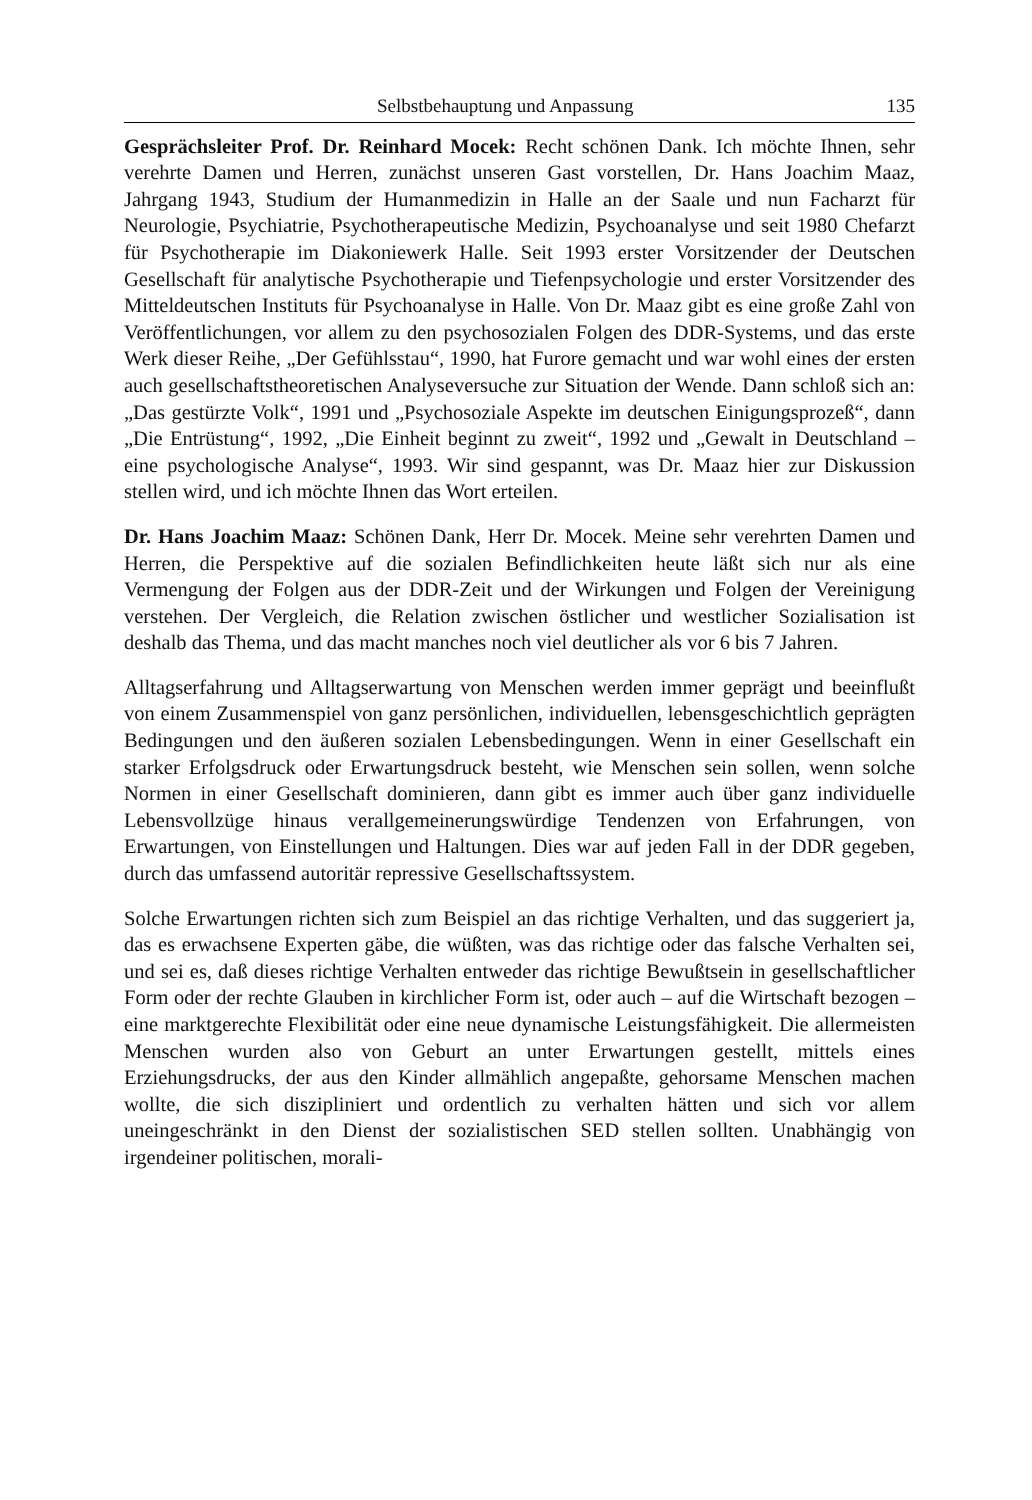Selbstbehauptung und Anpassung 135
Gesprächsleiter Prof. Dr. Reinhard Mocek: Recht schönen Dank. Ich möchte Ihnen, sehr verehrte Damen und Herren, zunächst unseren Gast vorstellen, Dr. Hans Joachim Maaz, Jahrgang 1943, Studium der Humanmedizin in Halle an der Saale und nun Facharzt für Neurologie, Psychiatrie, Psychotherapeutische Medizin, Psychoanalyse und seit 1980 Chefarzt für Psychotherapie im Diakoniewerk Halle. Seit 1993 erster Vorsitzender der Deutschen Gesellschaft für analytische Psychotherapie und Tiefenpsychologie und erster Vorsitzender des Mitteldeutschen Instituts für Psychoanalyse in Halle. Von Dr. Maaz gibt es eine große Zahl von Veröffentlichungen, vor allem zu den psychosozialen Folgen des DDR-Systems, und das erste Werk dieser Reihe, „Der Gefühlsstau“, 1990, hat Furore gemacht und war wohl eines der ersten auch gesellschaftstheoretischen Analyseversuche zur Situation der Wende. Dann schloß sich an: „Das gestürzte Volk“, 1991 und „Psychosoziale Aspekte im deutschen Einigungsprozeß“, dann „Die Entrüstung“, 1992, „Die Einheit beginnt zu zweit“, 1992 und „Gewalt in Deutschland – eine psychologische Analyse“, 1993. Wir sind gespannt, was Dr. Maaz hier zur Diskussion stellen wird, und ich möchte Ihnen das Wort erteilen.
Dr. Hans Joachim Maaz: Schönen Dank, Herr Dr. Mocek. Meine sehr verehrten Damen und Herren, die Perspektive auf die sozialen Befindlichkeiten heute läßt sich nur als eine Vermengung der Folgen aus der DDR-Zeit und der Wirkungen und Folgen der Vereinigung verstehen. Der Vergleich, die Relation zwischen östlicher und westlicher Sozialisation ist deshalb das Thema, und das macht manches noch viel deutlicher als vor 6 bis 7 Jahren.
Alltagserfahrung und Alltagserwartung von Menschen werden immer geprägt und beeinflußt von einem Zusammenspiel von ganz persönlichen, individuellen, lebensgeschichtlich geprägten Bedingungen und den äußeren sozialen Lebensbedingungen. Wenn in einer Gesellschaft ein starker Erfolgsdruck oder Erwartungsdruck besteht, wie Menschen sein sollen, wenn solche Normen in einer Gesellschaft dominieren, dann gibt es immer auch über ganz individuelle Lebensvollzüge hinaus verallgemeinerungswürdige Tendenzen von Erfahrungen, von Erwartungen, von Einstellungen und Haltungen. Dies war auf jeden Fall in der DDR gegeben, durch das umfassend autoritär repressive Gesellschaftssystem.
Solche Erwartungen richten sich zum Beispiel an das richtige Verhalten, und das suggeriert ja, das es erwachsene Experten gäbe, die wüßten, was das richtige oder das falsche Verhalten sei, und sei es, daß dieses richtige Verhalten entweder das richtige Bewußtsein in gesellschaftlicher Form oder der rechte Glauben in kirchlicher Form ist, oder auch – auf die Wirtschaft bezogen – eine marktgerechte Flexibilität oder eine neue dynamische Leistungsfähigkeit. Die allermeisten Menschen wurden also von Geburt an unter Erwartungen gestellt, mittels eines Erziehungsdrucks, der aus den Kinder allmählich angepaßte, gehorsame Menschen machen wollte, die sich diszipliniert und ordentlich zu verhalten hätten und sich vor allem uneingeschränkt in den Dienst der sozialistischen SED stellen sollten. Unabhängig von irgendeiner politischen, morali-